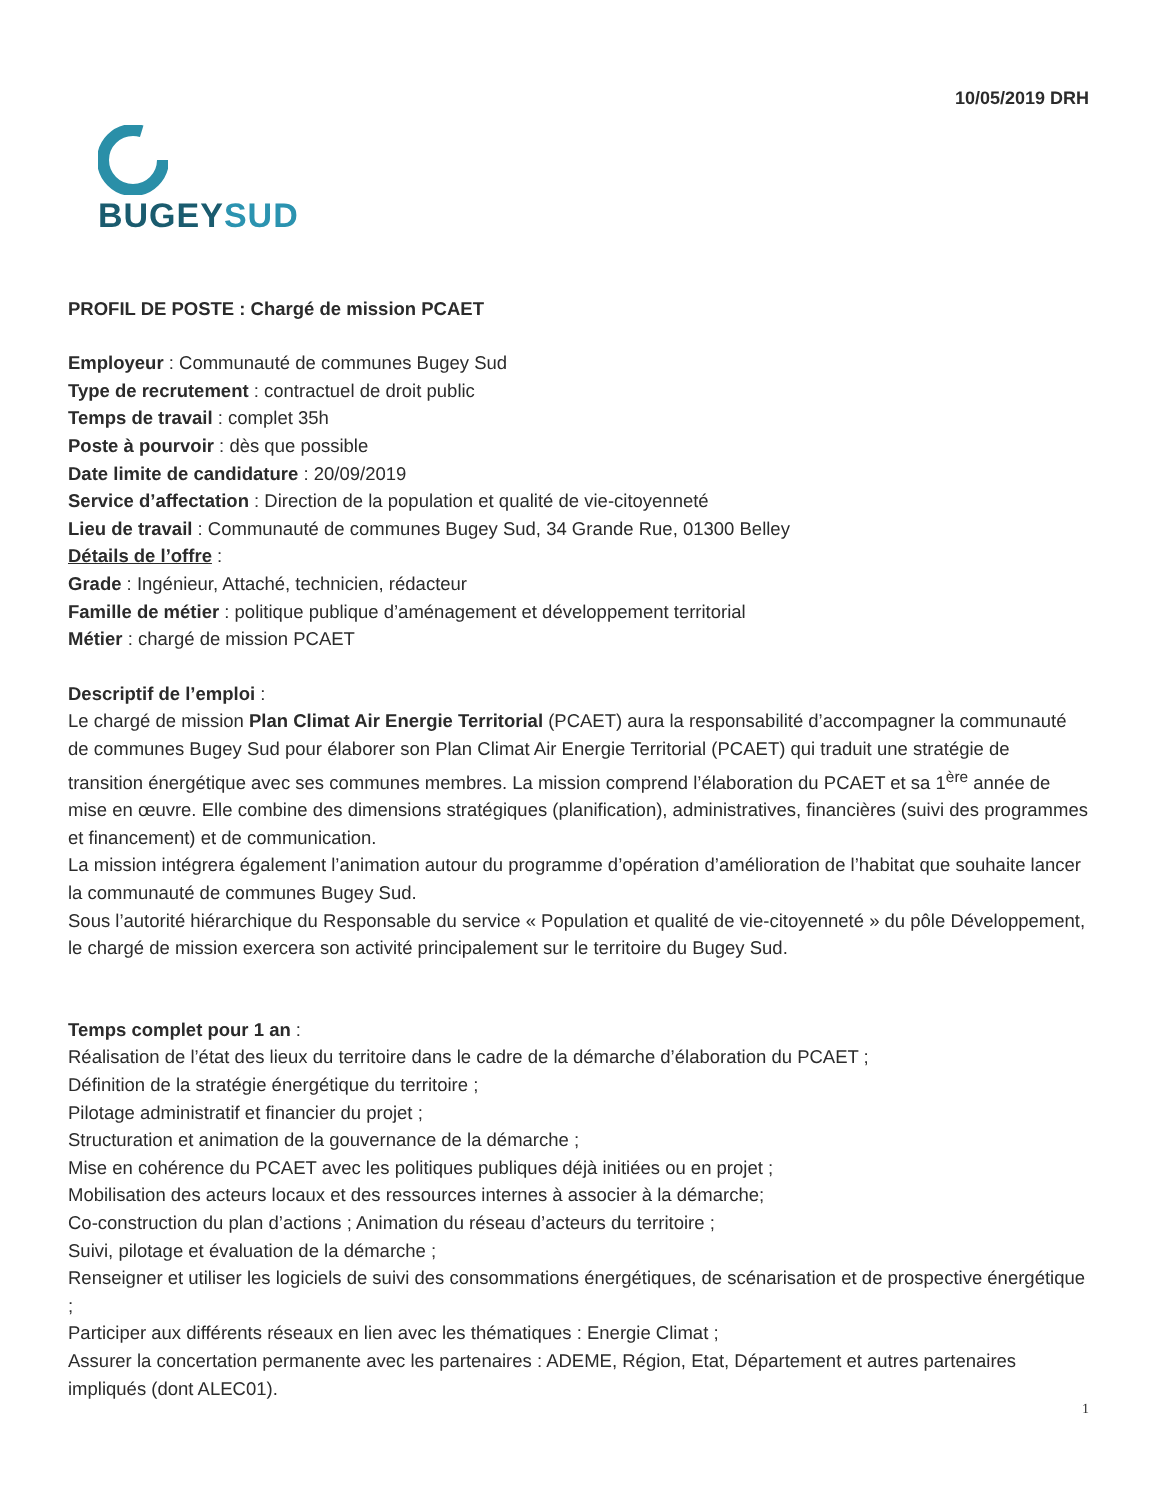10/05/2019 DRH
BUGEYSUD
PROFIL DE POSTE : Chargé de mission PCAET
Employeur : Communauté de communes Bugey Sud
Type de recrutement : contractuel de droit public
Temps de travail : complet 35h
Poste à pourvoir : dès que possible
Date limite de candidature : 20/09/2019
Service d’affectation : Direction de la population et qualité de vie-citoyenneté
Lieu de travail : Communauté de communes Bugey Sud, 34 Grande Rue, 01300 Belley
Détails de l’offre :
Grade : Ingénieur, Attaché, technicien, rédacteur
Famille de métier : politique publique d’aménagement et développement territorial
Métier : chargé de mission PCAET
Descriptif de l’emploi :
Le chargé de mission Plan Climat Air Energie Territorial (PCAET) aura la responsabilité d’accompagner la communauté de communes Bugey Sud pour élaborer son Plan Climat Air Energie Territorial (PCAET) qui traduit une stratégie de transition énergétique avec ses communes membres. La mission comprend l’élaboration du PCAET et sa 1<sup>ère</sup> année de mise en œuvre. Elle combine des dimensions stratégiques (planification), administratives, financières (suivi des programmes et financement) et de communication.
La mission intégrera également l’animation autour du programme d’opération d’amélioration de l’habitat que souhaite lancer la communauté de communes Bugey Sud.
Sous l’autorité hiérarchique du Responsable du service « Population et qualité de vie-citoyenneté » du pôle Développement, le chargé de mission exercera son activité principalement sur le territoire du Bugey Sud.
Temps complet pour 1 an :
Réalisation de l’état des lieux du territoire dans le cadre de la démarche d’élaboration du PCAET ;
Définition de la stratégie énergétique du territoire ;
Pilotage administratif et financier du projet ;
Structuration et animation de la gouvernance de la démarche ;
Mise en cohérence du PCAET avec les politiques publiques déjà initiées ou en projet ;
Mobilisation des acteurs locaux et des ressources internes à associer à la démarche;
Co-construction du plan d’actions ; Animation du réseau d’acteurs du territoire ;
Suivi, pilotage et évaluation de la démarche ;
Renseigner et utiliser les logiciels de suivi des consommations énergétiques, de scénarisation et de prospective énergétique ;
Participer aux différents réseaux en lien avec les thématiques : Energie Climat ;
Assurer la concertation permanente avec les partenaires : ADEME, Région, Etat, Département et autres partenaires impliqués (dont ALEC01).
1